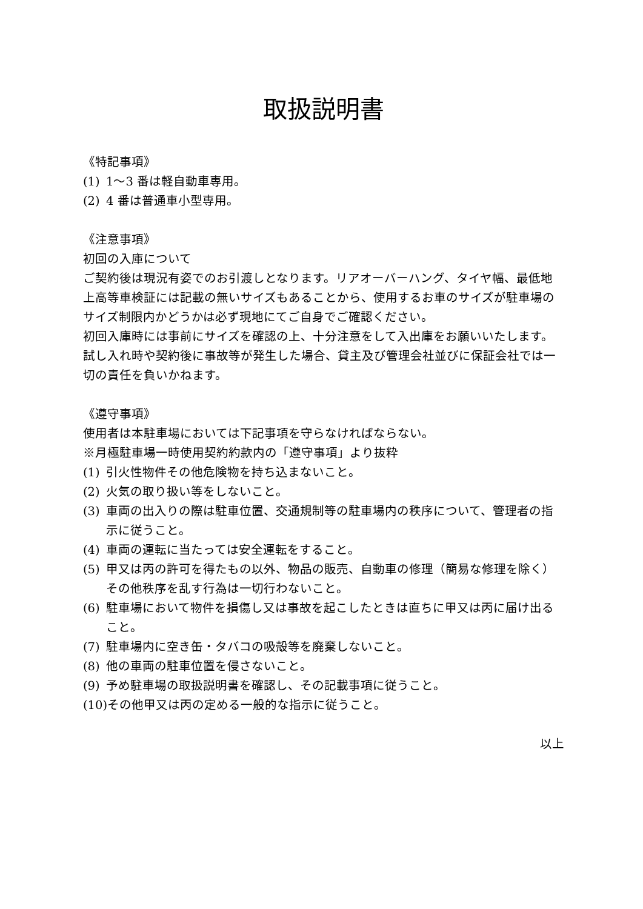取扱説明書
《特記事項》
(1) 1〜3 番は軽自動車専用。
(2) 4 番は普通車小型専用。
《注意事項》
初回の入庫について
ご契約後は現況有姿でのお引渡しとなります。リアオーバーハング、タイヤ幅、最低地上高等車検証には記載の無いサイズもあることから、使用するお車のサイズが駐車場のサイズ制限内かどうかは必ず現地にてご自身でご確認ください。
初回入庫時には事前にサイズを確認の上、十分注意をして入出庫をお願いいたします。
試し入れ時や契約後に事故等が発生した場合、貸主及び管理会社並びに保証会社では一切の責任を負いかねます。
《遵守事項》
使用者は本駐車場においては下記事項を守らなければならない。
※月極駐車場一時使用契約約款内の「遵守事項」より抜粋
(1) 引火性物件その他危険物を持ち込まないこと。
(2) 火気の取り扱い等をしないこと。
(3) 車両の出入りの際は駐車位置、交通規制等の駐車場内の秩序について、管理者の指示に従うこと。
(4) 車両の運転に当たっては安全運転をすること。
(5) 甲又は丙の許可を得たもの以外、物品の販売、自動車の修理（簡易な修理を除く）その他秩序を乱す行為は一切行わないこと。
(6) 駐車場において物件を損傷し又は事故を起こしたときは直ちに甲又は丙に届け出ること。
(7) 駐車場内に空き缶・タバコの吸殻等を廃棄しないこと。
(8) 他の車両の駐車位置を侵さないこと。
(9) 予め駐車場の取扱説明書を確認し、その記載事項に従うこと。
(10) その他甲又は丙の定める一般的な指示に従うこと。
以上